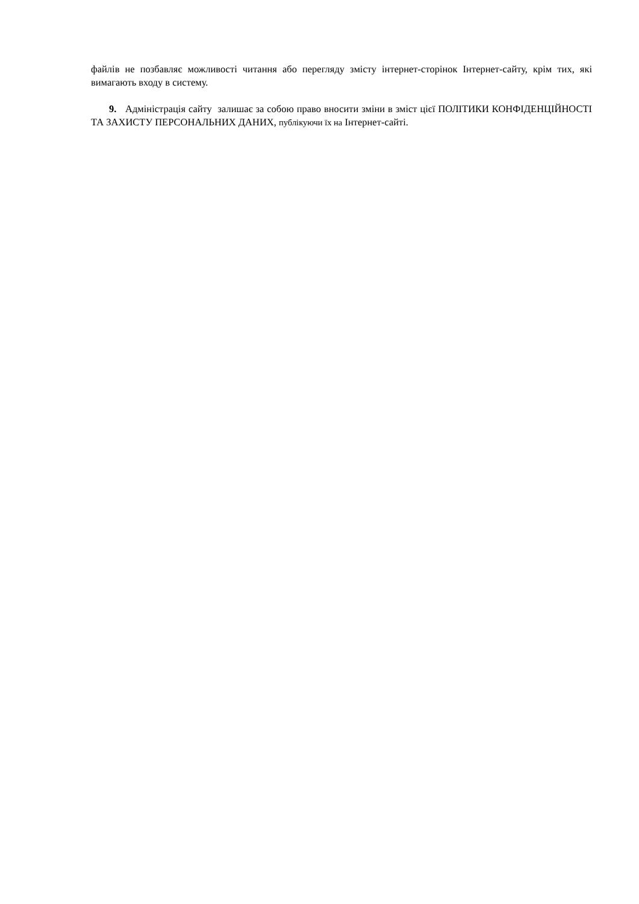файлів не позбавляє можливості читання або перегляду змісту інтернет-сторінок Інтернет-сайту, крім тих, які вимагають входу в систему.
9. Адміністрація сайту залишає за собою право вносити зміни в зміст цієї ПОЛІТИКИ КОНФІДЕНЦІЙНОСТІ ТА ЗАХИСТУ ПЕРСОНАЛЬНИХ ДАНИХ, публікуючи їх на Інтернет-сайті.